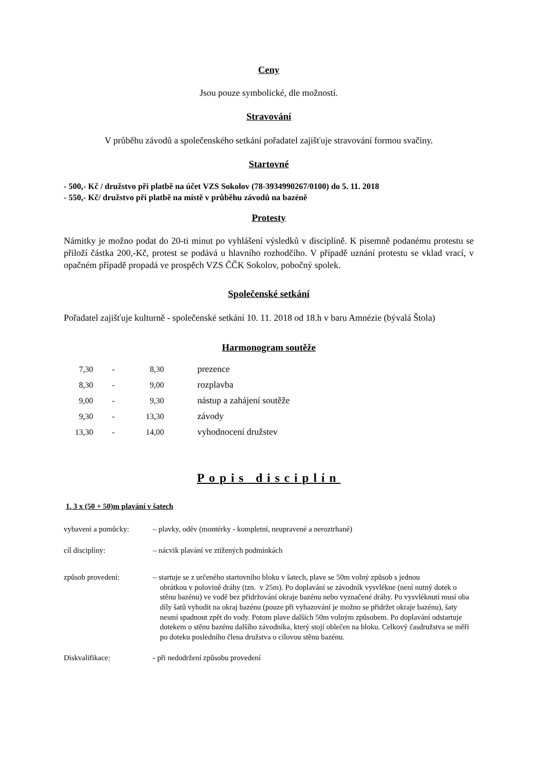Ceny
Jsou pouze symbolické, dle možností.
Stravování
V průběhu závodů a společenského setkání pořadatel zajišťuje stravování formou svačiny.
Startovné
- 500,- Kč / družstvo při platbě na účet VZS Sokolov (78-3934990267/0100) do 5. 11. 2018
- 550,- Kč/ družstvo při platbě na místě v průběhu závodů na bazéně
Protesty
Námitky je možno podat do 20-ti minut po vyhlášení výsledků v disciplině. K písemně podanému protestu se přiloží částka 200,-Kč, protest se podává u hlavního rozhodčího. V případě uznání protestu se vklad vrací, v opačném případě propadá ve prospěch VZS ČČK Sokolov, pobočný spolek.
Společenské setkání
Pořadatel zajišťuje kulturně - společenské setkání 10. 11. 2018 od 18.h v baru Amnézie (bývalá Štola)
Harmonogram soutěže
| 7,30 | - | 8,30 | prezence |
| 8,30 | - | 9,00 | rozplavba |
| 9,00 | - | 9,30 | nástup a zahájení soutěže |
| 9,30 | - | 13,30 | závody |
| 13,30 | - | 14,00 | vyhodnocení družstev |
Popis disciplín
1. 3 x (50 + 50)m plavání v šatech
| vybavení a pomůcky: | – plavky, oděv (montérky - kompletní, neupravené a neroztrhané) |
| cíl discipliny: | – nácvik plavání ve ztížených podmínkách |
| způsob provedení: | – startuje se z určeného startovního bloku v šatech, plave se 50m volný způsob s jednou obrátkou v polovině dráhy (tzn. v 25m). Po doplavání se závodník vysvlékne (není nutný dotek o stěnu bazénu) ve vodě bez přidržování okraje bazénu nebo vyznačené dráhy. Po vysvléknutí musí oba díly šatů vyhodit na okraj bazénu (pouze při vyhazování je možno se přidržet okraje bazénu), šaty nesmí spadnout zpět do vody. Potom plave dalších 50m volným způsobem. Po doplavání odstartuje dotekem o stěnu bazénu dalšího závodníka, který stojí oblečen na bloku. Celkový časdružstva se měří po doteku posledního člena družstva o cílovou stěnu bazénu. |
| Diskvalifikace: | - při nedodržení způsobu provedení |